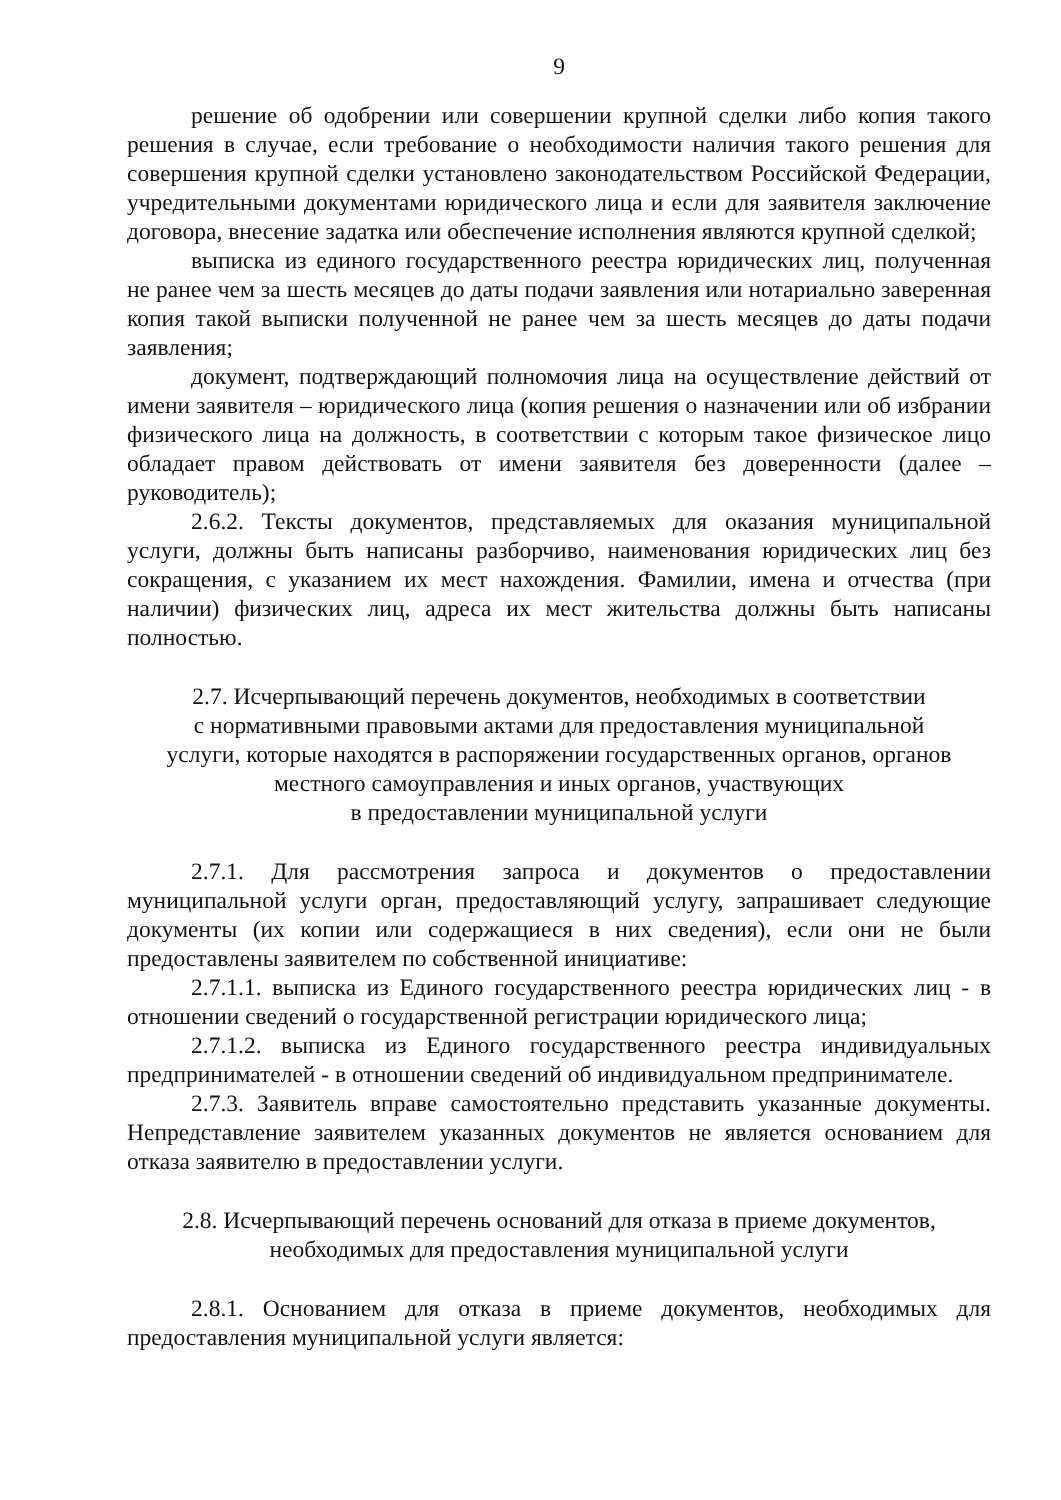9
решение об одобрении или совершении крупной сделки либо копия такого решения в случае, если требование о необходимости наличия такого решения для совершения крупной сделки установлено законодательством Российской Федерации, учредительными документами юридического лица и если для заявителя заключение договора, внесение задатка или обеспечение исполнения являются крупной сделкой;
выписка из единого государственного реестра юридических лиц, полученная не ранее чем за шесть месяцев до даты подачи заявления или нотариально заверенная копия такой выписки полученной не ранее чем за шесть месяцев до даты подачи заявления;
документ, подтверждающий полномочия лица на осуществление действий от имени заявителя – юридического лица (копия решения о назначении или об избрании физического лица на должность, в соответствии с которым такое физическое лицо обладает правом действовать от имени заявителя без доверенности (далее – руководитель);
2.6.2. Тексты документов, представляемых для оказания муниципальной услуги, должны быть написаны разборчиво, наименования юридических лиц без сокращения, с указанием их мест нахождения. Фамилии, имена и отчества (при наличии) физических лиц, адреса их мест жительства должны быть написаны полностью.
2.7. Исчерпывающий перечень документов, необходимых в соответствии
с нормативными правовыми актами для предоставления муниципальной
услуги, которые находятся в распоряжении государственных органов, органов
местного самоуправления и иных органов, участвующих
в предоставлении муниципальной услуги
2.7.1. Для рассмотрения запроса и документов о предоставлении муниципальной услуги орган, предоставляющий услугу, запрашивает следующие документы (их копии или содержащиеся в них сведения), если они не были предоставлены заявителем по собственной инициативе:
2.7.1.1. выписка из Единого государственного реестра юридических лиц - в отношении сведений о государственной регистрации юридического лица;
2.7.1.2. выписка из Единого государственного реестра индивидуальных предпринимателей - в отношении сведений об индивидуальном предпринимателе.
2.7.3. Заявитель вправе самостоятельно представить указанные документы. Непредставление заявителем указанных документов не является основанием для отказа заявителю в предоставлении услуги.
2.8. Исчерпывающий перечень оснований для отказа в приеме документов,
необходимых для предоставления муниципальной услуги
2.8.1. Основанием для отказа в приеме документов, необходимых для предоставления муниципальной услуги является: